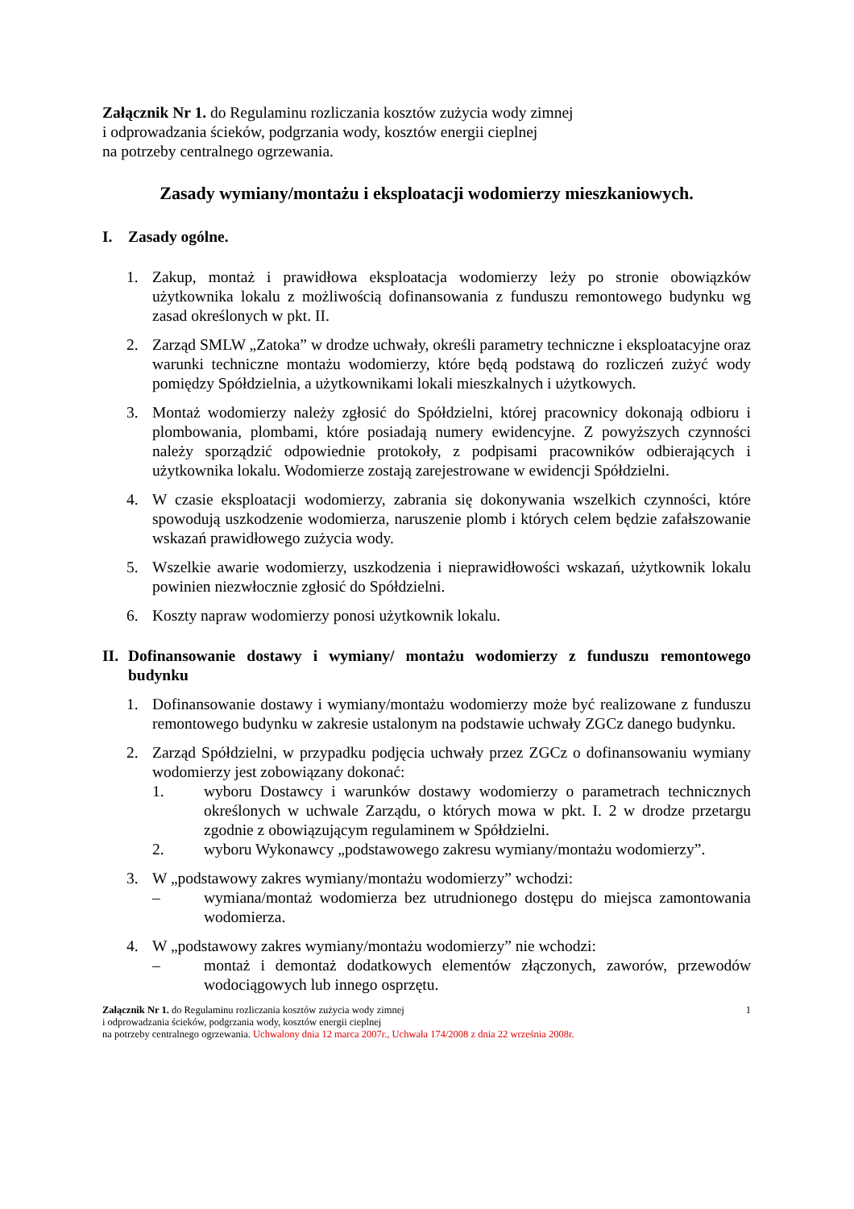Załącznik Nr 1. do Regulaminu rozliczania kosztów zużycia wody zimnej
i odprowadzania ścieków, podgrzania wody, kosztów energii cieplnej
na potrzeby centralnego ogrzewania.
Zasady wymiany/montażu i eksploatacji wodomierzy mieszkaniowych.
I. Zasady ogólne.
1. Zakup, montaż i prawidłowa eksploatacja wodomierzy leży po stronie obowiązków użytkownika lokalu z możliwością dofinansowania z funduszu remontowego budynku wg zasad określonych w pkt. II.
2. Zarząd SMLW „Zatoka” w drodze uchwały, określi parametry techniczne i eksploatacyjne oraz warunki techniczne montażu wodomierzy, które będą podstawą do rozliczeń zużyć wody pomiędzy Spółdzielnia, a użytkownikami lokali mieszkalnych i użytkowych.
3. Montaż wodomierzy należy zgłosić do Spółdzielni, której pracownicy dokonają odbioru i plombowania, plombami, które posiadają numery ewidencyjne. Z powyższych czynności należy sporządzić odpowiednie protokoły, z podpisami pracowników odbierających i użytkownika lokalu. Wodomierze zostają zarejestrowane w ewidencji Spółdzielni.
4. W czasie eksploatacji wodomierzy, zabrania się dokonywania wszelkich czynności, które spowodują uszkodzenie wodomierza, naruszenie plomb i których celem będzie zafałszowanie wskazań prawidłowego zużycia wody.
5. Wszelkie awarie wodomierzy, uszkodzenia i nieprawidłowości wskazań, użytkownik lokalu powinien niezwłocznie zgłosić do Spółdzielni.
6. Koszty napraw wodomierzy ponosi użytkownik lokalu.
II. Dofinansowanie dostawy i wymiany/ montażu wodomierzy z funduszu remontowego budynku
1. Dofinansowanie dostawy i wymiany/montażu wodomierzy może być realizowane z funduszu remontowego budynku w zakresie ustalonym na podstawie uchwały ZGCz danego budynku.
2. Zarząd Spółdzielni, w przypadku podjęcia uchwały przez ZGCz o dofinansowaniu wymiany wodomierzy jest zobowiązany dokonać:
1. wyboru Dostawcy i warunków dostawy wodomierzy o parametrach technicznych określonych w uchwale Zarządu, o których mowa w pkt. I. 2 w drodze przetargu zgodnie z obowiązującym regulaminem w Spółdzielni.
2. wyboru Wykonawcy „podstawowego zakresu wymiany/montażu wodomierzy”.
3. W „podstawowy zakres wymiany/montażu wodomierzy” wchodzi:
– wymiana/montaż wodomierza bez utrudnionego dostępu do miejsca zamontowania wodomierza.
4. W „podstawowy zakres wymiany/montażu wodomierzy” nie wchodzi:
– montaż i demontaż dodatkowych elementów złączonych, zaworów, przewodów wodociągowych lub innego osprzętu.
Załącznik Nr 1. do Regulaminu rozliczania kosztów zużycia wody zimnej
i odprowadzania ścieków, podgrzania wody, kosztów energii cieplnej
na potrzeby centralnego ogrzewania. Uchwalony dnia 12 marca 2007r., Uchwała 174/2008 z dnia 22 września 2008r.
1